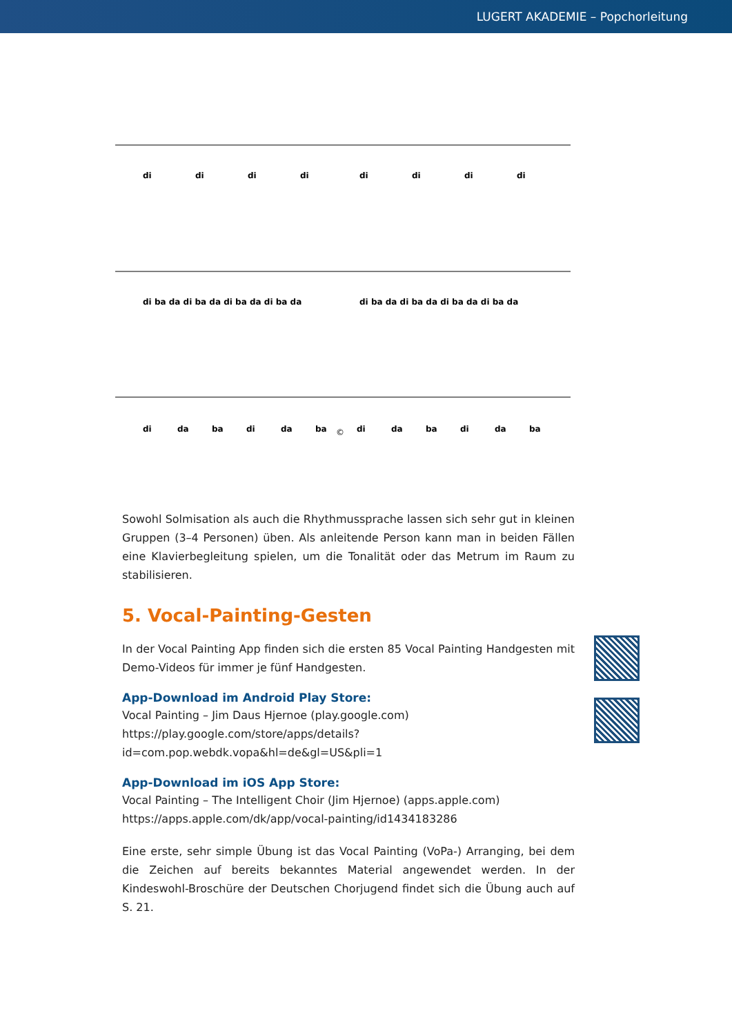LUGERT AKADEMIE – Popchorleitung
di
di
di
di
di
di
di
di
di ba da di ba da di ba da di ba da
di ba da di ba da di ba da di ba da
di
da
ba
di
da
ba
©
di
da
ba
di
da
ba
Sowohl Solmisation als auch die Rhythmussprache lassen sich sehr gut in kleinen Gruppen (3–4 Personen) üben. Als anleitende Person kann man in beiden Fällen eine Klavierbegleitung spielen, um die Tonalität oder das Metrum im Raum zu stabilisieren.
5. Vocal-Painting-Gesten
In der Vocal Painting App finden sich die ersten 85 Vocal Painting Handgesten mit Demo-Videos für immer je fünf Handgesten.
App-Download im Android Play Store:
Vocal Painting – Jim Daus Hjernoe (play.google.com)
https://play.google.com/store/apps/details?id=com.pop.webdk.vopa&hl=de&gl=US&pli=1
App-Download im iOS App Store:
Vocal Painting – The Intelligent Choir (Jim Hjernoe) (apps.apple.com)
https://apps.apple.com/dk/app/vocal-painting/id1434183286
Eine erste, sehr simple Übung ist das Vocal Painting (VoPa-) Arranging, bei dem die Zeichen auf bereits bekanntes Material angewendet werden. In der Kindeswohl-Broschüre der Deutschen Chorjugend findet sich die Übung auch auf S. 21.